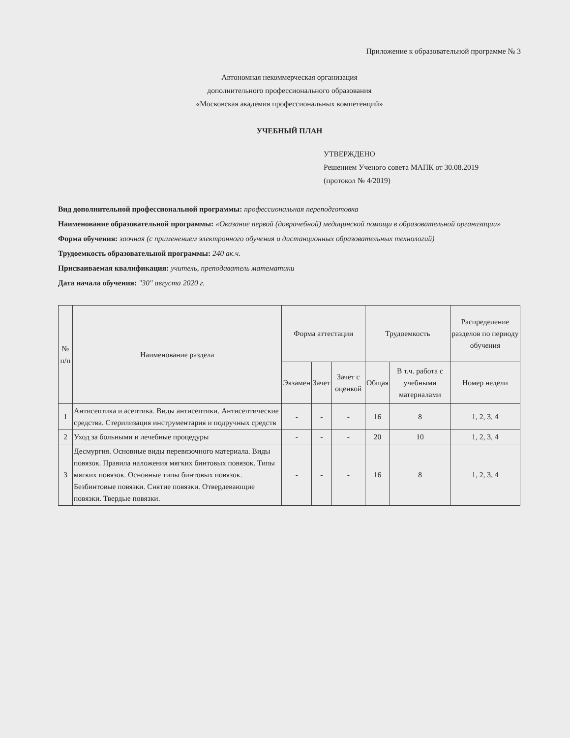Приложение к образовательной программе № 3
Автономная некоммерческая организация
дополнительного профессионального образования
«Московская академия профессиональных компетенций»
УЧЕБНЫЙ ПЛАН
УТВЕРЖДЕНО
Решением Ученого совета МАПК от 30.08.2019
(протокол № 4/2019)
Вид дополнительной профессиональной программы: профессиональная переподготовка
Наименование образовательной программы: «Оказание первой (доврачебной) медицинской помощи в образовательной организации»
Форма обучения: заочная (с применением электронного обучения и дистанционных образовательных технологий)
Трудоемкость образовательной программы: 240 ак.ч.
Присваиваемая квалификация: учитель, преподаватель математики
Дата начала обучения: "30" августа 2020 г.
| № п/п | Наименование раздела | Форма аттестации | | | Трудоемкость | | Распределение разделов по периоду обучения |
| --- | --- | --- | --- | --- | --- | --- | --- |
| | | Экзамен | Зачет | Зачет с оценкой | Общая | В т.ч. работа с учебными материалами | Номер недели |
| 1 | Антисептика и асептика. Виды антисептики. Антисептические средства. Стерилизация инструментария и подручных средств | - | - | - | 16 | 8 | 1, 2, 3, 4 |
| 2 | Уход за больными и лечебные процедуры | - | - | - | 20 | 10 | 1, 2, 3, 4 |
| 3 | Десмургия. Основные виды перевязочного материала. Виды повязок. Правила наложения мягких бинтовых повязок. Типы мягких повязок. Основные типы бинтовых повязок. Безбинтовые повязки. Снятие повязки. Отвердевающие повязки. Твердые повязки. | - | - | - | 16 | 8 | 1, 2, 3, 4 |